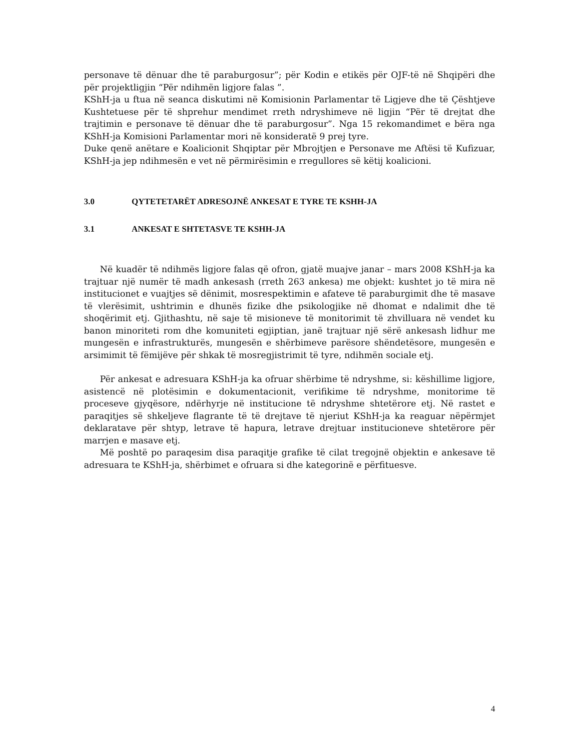personave të dënuar dhe të paraburgosur”; për Kodin e etikës për OJF-të në Shqipëri dhe për projektligjin “Për ndihmën ligjore falas ”.
KShH-ja u ftua në seanca diskutimi në Komisionin Parlamentar të Ligjeve dhe të Çështjeve Kushtetuese për të shprehur mendimet rreth ndryshimeve në ligjin “Për të drejtat dhe trajtimin e personave të dënuar dhe të paraburgosur”. Nga 15 rekomandimet e bëra nga KShH-ja Komisioni Parlamentar mori në konsideratë 9 prej tyre.
Duke qenë anëtare e Koalicionit Shqiptar për Mbrojtjen e Personave me Aftësi të Kufizuar, KShH-ja jep ndihmesën e vet në përmirësimin e rregullores së këtij koalicioni.
3.0 QYTETETARËT ADRESOJNË ANKESAT E TYRE TE KSHH-JA
3.1 ANKESAT E SHTETASVE TE KSHH-JA
Në kuadër të ndihmës ligjore falas që ofron, gjatë muajve janar – mars 2008 KShH-ja ka trajtuar një numër të madh ankesash (rreth 263 ankesa) me objekt: kushtet jo të mira në institucionet e vuajtjes së dënimit, mosrespektimin e afateve të paraburgimit dhe të masave të vlerësimit, ushtrimin e dhunës fizike dhe psikologjike në dhomat e ndalimit dhe të shoqërimit etj. Gjithashtu, në saje të misioneve të monitorimit të zhvilluara në vendet ku banon minoriteti rom dhe komuniteti egjiptian, janë trajtuar një sërë ankesash lidhur me mungesën e infrastrukturës, mungesën e shërbimeve parësore shëndetësore, mungesën e arsimimit të fëmijëve për shkak të mosregjistrimit të tyre, ndihmën sociale etj.
Për ankesat e adresuara KShH-ja ka ofruar shërbime të ndryshme, si: këshillime ligjore, asistencë në plotësimin e dokumentacionit, verifikime të ndryshme, monitorime të proceseve gjyqësore, ndërhyrje në institucione të ndryshme shtetërore etj. Në rastet e paraqitjes së shkeljeve flagrante të të drejtave të njeriut KShH-ja ka reaguar nëpërmjet deklaratave për shtyp, letrave të hapura, letrave drejtuar institucioneve shtetërore për marrjen e masave etj.
Më poshtë po paraqesim disa paraqitje grafike të cilat tregojnë objektin e ankesave të adresuara te KShH-ja, shërbimet e ofruara si dhe kategorinë e përfituesve.
4